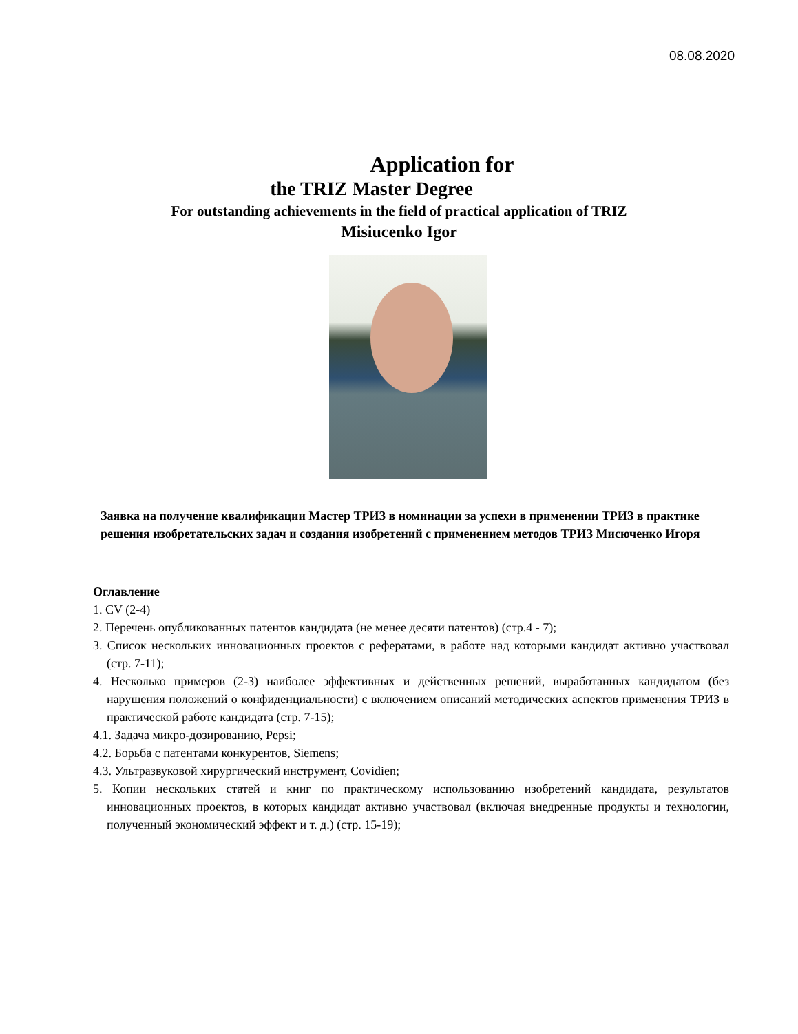08.08.2020
Application for
the TRIZ Master Degree
For outstanding achievements in the field of practical application of TRIZ
Misiucenko Igor
Заявка на получение квалификации Мастер ТРИЗ в номинации за успехи в применении ТРИЗ в практике решения изобретательских задач и создания изобретений с применением методов ТРИЗ Мисюченко Игоря
Оглавление
1. CV (2-4)
2. Перечень опубликованных патентов кандидата (не менее десяти патентов) (стр.4 - 7);
3. Список нескольких инновационных проектов с рефератами, в работе над которыми кандидат активно участвовал (стр. 7-11);
4. Несколько примеров (2-3) наиболее эффективных и действенных решений, выработанных кандидатом (без нарушения положений о конфиденциальности) с включением описаний методических аспектов применения ТРИЗ в практической работе кандидата (стр. 7-15);
4.1. Задача микро-дозированию, Pepsi;
4.2. Борьба с патентами конкурентов, Siemens;
4.3. Ультразвуковой хирургический инструмент, Covidien;
5. Копии нескольких статей и книг по практическому использованию изобретений кандидата, результатов инновационных проектов, в которых кандидат активно участвовал (включая внедренные продукты и технологии, полученный экономический эффект и т. д.) (стр. 15-19);